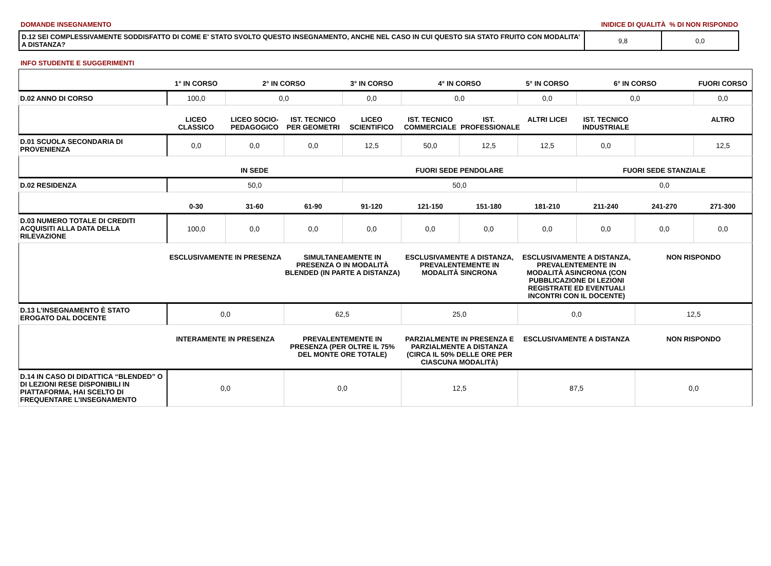DOMANDE INSEGNAMENTO INIDICE DI QUALITÀ % DI NON RISPONDO
| D.12 SEI COMPLESSIVAMENTE SODDISFATTO DI COME E' STATO SVOLTO QUESTO INSEGNAMENTO, ANCHE NEL CASO IN CUI QUESTO SIA STATO FRUITO CON MODALITA’ A DISTANZA? | 9,8 | 0,0 |
INFO STUDENTE E SUGGERIMENTI
| | 1° IN CORSO | 2° IN CORSO | | 3° IN CORSO | 4° IN CORSO | | 5° IN CORSO | 6° IN CORSO | | FUORI CORSO |
| D.02 ANNO DI CORSO | 100,0 | 0,0 | | 0,0 | 0,0 | | 0,0 | 0,0 | | 0,0 |
| | LICEO CLASSICO | LICEO SOCIO-PEDAGOGICO | IST. TECNICO PER GEOMETRI | LICEO SCIENTIFICO | IST. TECNICO COMMERCIALE | IST. PROFESSIONALE | ALTRI LICEI | IST. TECNICO INDUSTRIALE | | ALTRO |
| D.01 SCUOLA SECONDARIA DI PROVENIENZA | 0,0 | 0,0 | 0,0 | 12,5 | 50,0 | 12,5 | 12,5 | 0,0 | | 12,5 |
| | IN SEDE | | | FUORI SEDE PENDOLARE | | | | FUORI SEDE STANZIALE | | |
| D.02 RESIDENZA | 50,0 | | | 50,0 | | | | 0,0 | | |
| | 0-30 | 31-60 | 61-90 | 91-120 | 121-150 | 151-180 | 181-210 | 211-240 | 241-270 | 271-300 |
| D.03 NUMERO TOTALE DI CREDITI ACQUISITI ALLA DATA DELLA RILEVAZIONE | 100,0 | 0,0 | 0,0 | 0,0 | 0,0 | 0,0 | 0,0 | 0,0 | 0,0 | 0,0 |
| | ESCLUSIVAMENTE IN PRESENZA | | SIMULTANEAMENTE IN PRESENZA O IN MODALITÀ BLENDED (IN PARTE A DISTANZA) | | ESCLUSIVAMENTE A DISTANZA, PREVALENTEMENTE IN MODALITÀ SINCRONA | | ESCLUSIVAMENTE A DISTANZA, PREVALENTEMENTE IN MODALITÀ ASINCRONA (CON PUBBLICAZIONE DI LEZIONI REGISTRATE ED EVENTUALI INCONTRI CON IL DOCENTE) | | NON RISPONDO | |
| D.13 L’INSEGNAMENTO È STATO EROGATO DAL DOCENTE | 0,0 | | 62,5 | | 25,0 | | 0,0 | | 12,5 | |
| | INTERAMENTE IN PRESENZA | | PREVALENTEMENTE IN PRESENZA (PER OLTRE IL 75% DEL MONTE ORE TOTALE) | | PARZIALMENTE IN PRESENZA E PARZIALMENTE A DISTANZA (CIRCA IL 50% DELLE ORE PER CIASCUNA MODALITÀ) | | ESCLUSIVAMENTE A DISTANZA | | NON RISPONDO | |
| D.14 IN CASO DI DIDATTICA “BLENDED” O DI LEZIONI RESE DISPONIBILI IN PIATTAFORMA, HAI SCELTO DI FREQUENTARE L’INSEGNAMENTO | 0,0 | | 0,0 | | 12,5 | | 87,5 | | 0,0 | |